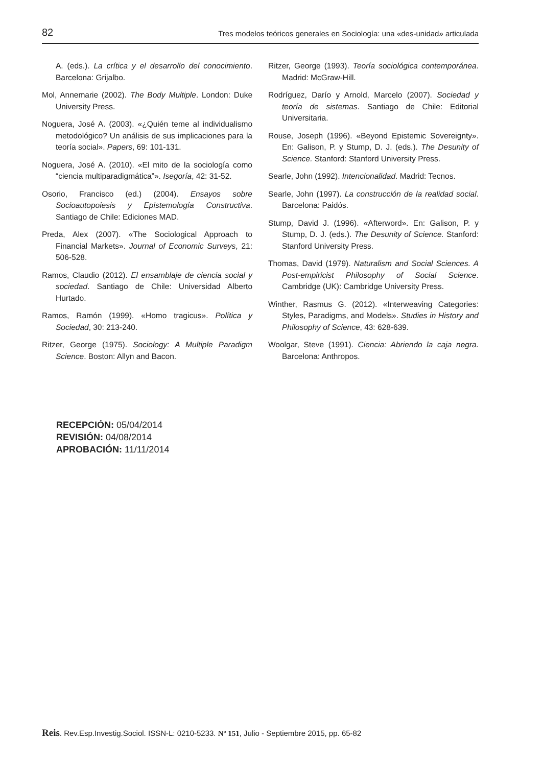82 Tres modelos teóricos generales en Sociología: una «des-unidad» articulada
A. (eds.). La crítica y el desarrollo del conocimiento. Barcelona: Grijalbo.
Mol, Annemarie (2002). The Body Multiple. London: Duke University Press.
Noguera, José A. (2003). «¿Quién teme al individualismo metodológico? Un análisis de sus implicaciones para la teoría social». Papers, 69: 101-131.
Noguera, José A. (2010). «El mito de la sociología como “ciencia multiparadigmática”». Isegoría, 42: 31-52.
Osorio, Francisco (ed.) (2004). Ensayos sobre Socioautopoiesis y Epistemología Constructiva. Santiago de Chile: Ediciones MAD.
Preda, Alex (2007). «The Sociological Approach to Financial Markets». Journal of Economic Surveys, 21: 506-528.
Ramos, Claudio (2012). El ensamblaje de ciencia social y sociedad. Santiago de Chile: Universidad Alberto Hurtado.
Ramos, Ramón (1999). «Homo tragicus». Política y Sociedad, 30: 213-240.
Ritzer, George (1975). Sociology: A Multiple Paradigm Science. Boston: Allyn and Bacon.
Ritzer, George (1993). Teoría sociológica contemporánea. Madrid: McGraw-Hill.
Rodríguez, Darío y Arnold, Marcelo (2007). Sociedad y teoría de sistemas. Santiago de Chile: Editorial Universitaria.
Rouse, Joseph (1996). «Beyond Epistemic Sovereignty». En: Galison, P. y Stump, D. J. (eds.). The Desunity of Science. Stanford: Stanford University Press.
Searle, John (1992). Intencionalidad. Madrid: Tecnos.
Searle, John (1997). La construcción de la realidad social. Barcelona: Paidós.
Stump, David J. (1996). «Afterword». En: Galison, P. y Stump, D. J. (eds.). The Desunity of Science. Stanford: Stanford University Press.
Thomas, David (1979). Naturalism and Social Sciences. A Post-empiricist Philosophy of Social Science. Cambridge (UK): Cambridge University Press.
Winther, Rasmus G. (2012). «Interweaving Categories: Styles, Paradigms, and Models». Studies in History and Philosophy of Science, 43: 628-639.
Woolgar, Steve (1991). Ciencia: Abriendo la caja negra. Barcelona: Anthropos.
RECEPCIÓN: 05/04/2014
REVISIÓN: 04/08/2014
APROBACIÓN: 11/11/2014
Reis. Rev.Esp.Investig.Sociol. ISSN-L: 0210-5233. Nº 151, Julio - Septiembre 2015, pp. 65-82